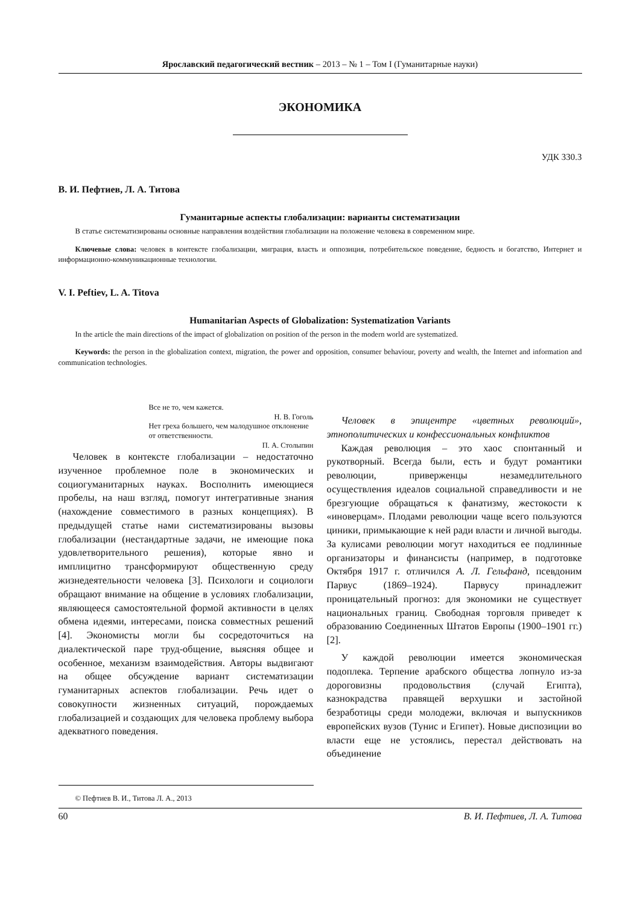Ярославский педагогический вестник – 2013 – № 1 – Том I (Гуманитарные науки)
ЭКОНОМИКА
УДК 330.3
В. И. Пефтиев, Л. А. Титова
Гуманитарные аспекты глобализации: варианты систематизации
В статье систематизированы основные направления воздействия глобализации на положение человека в современном мире.
Ключевые слова: человек в контексте глобализации, миграция, власть и оппозиция, потребительское поведение, бедность и богатство, Интернет и информационно-коммуникационные технологии.
V. I. Peftiev, L. A. Titova
Humanitarian Aspects of Globalization: Systematization Variants
In the article the main directions of the impact of globalization on position of the person in the modern world are systematized.
Keywords: the person in the globalization context, migration, the power and opposition, consumer behaviour, poverty and wealth, the Internet and information and communication technologies.
Все не то, чем кажется.
Н. В. Гоголь
Нет греха большего, чем малодушное отклонение от ответственности.
П. А. Столыпин
Человек в контексте глобализации – недостаточно изученное проблемное поле в экономических и социогуманитарных науках. Восполнить имеющиеся пробелы, на наш взгляд, помогут интегративные знания (нахождение совместимого в разных концепциях). В предыдущей статье нами систематизированы вызовы глобализации (нестандартные задачи, не имеющие пока удовлетворительного решения), которые явно и имплицитно трансформируют общественную среду жизнедеятельности человека [3]. Психологи и социологи обращают внимание на общение в условиях глобализации, являющееся самостоятельной формой активности в целях обмена идеями, интересами, поиска совместных решений [4]. Экономисты могли бы сосредоточиться на диалектической паре труд-общение, выясняя общее и особенное, механизм взаимодействия. Авторы выдвигают на общее обсуждение вариант систематизации гуманитарных аспектов глобализации. Речь идет о совокупности жизненных ситуаций, порождаемых глобализацией и создающих для человека проблему выбора адекватного поведения.
Человек в эпицентре «цветных революций», этнополитических и конфессиональных конфликтов
Каждая революция – это хаос спонтанный и рукотворный. Всегда были, есть и будут романтики революции, приверженцы незамедлительного осуществления идеалов социальной справедливости и не брезгующие обращаться к фанатизму, жестокости к «иноверцам». Плодами революции чаще всего пользуются циники, примыкающие к ней ради власти и личной выгоды. За кулисами революции могут находиться ее подлинные организаторы и финансисты (например, в подготовке Октября 1917 г. отличился А. Л. Гельфанд, псевдоним Парвус (1869–1924). Парвусу принадлежит проницательный прогноз: для экономики не существует национальных границ. Свободная торговля приведет к образованию Соединенных Штатов Европы (1900–1901 гг.) [2].
У каждой революции имеется экономическая подоплека. Терпение арабского общества лопнуло из-за дороговизны продовольствия (случай Египта), казнокрадства правящей верхушки и застойной безработицы среди молодежи, включая и выпускников европейских вузов (Тунис и Египет). Новые диспозиции во власти еще не устоялись, перестал действовать на объединение
© Пефтиев В. И., Титова Л. А., 2013
60 В. И. Пефтиев, Л. А. Титова